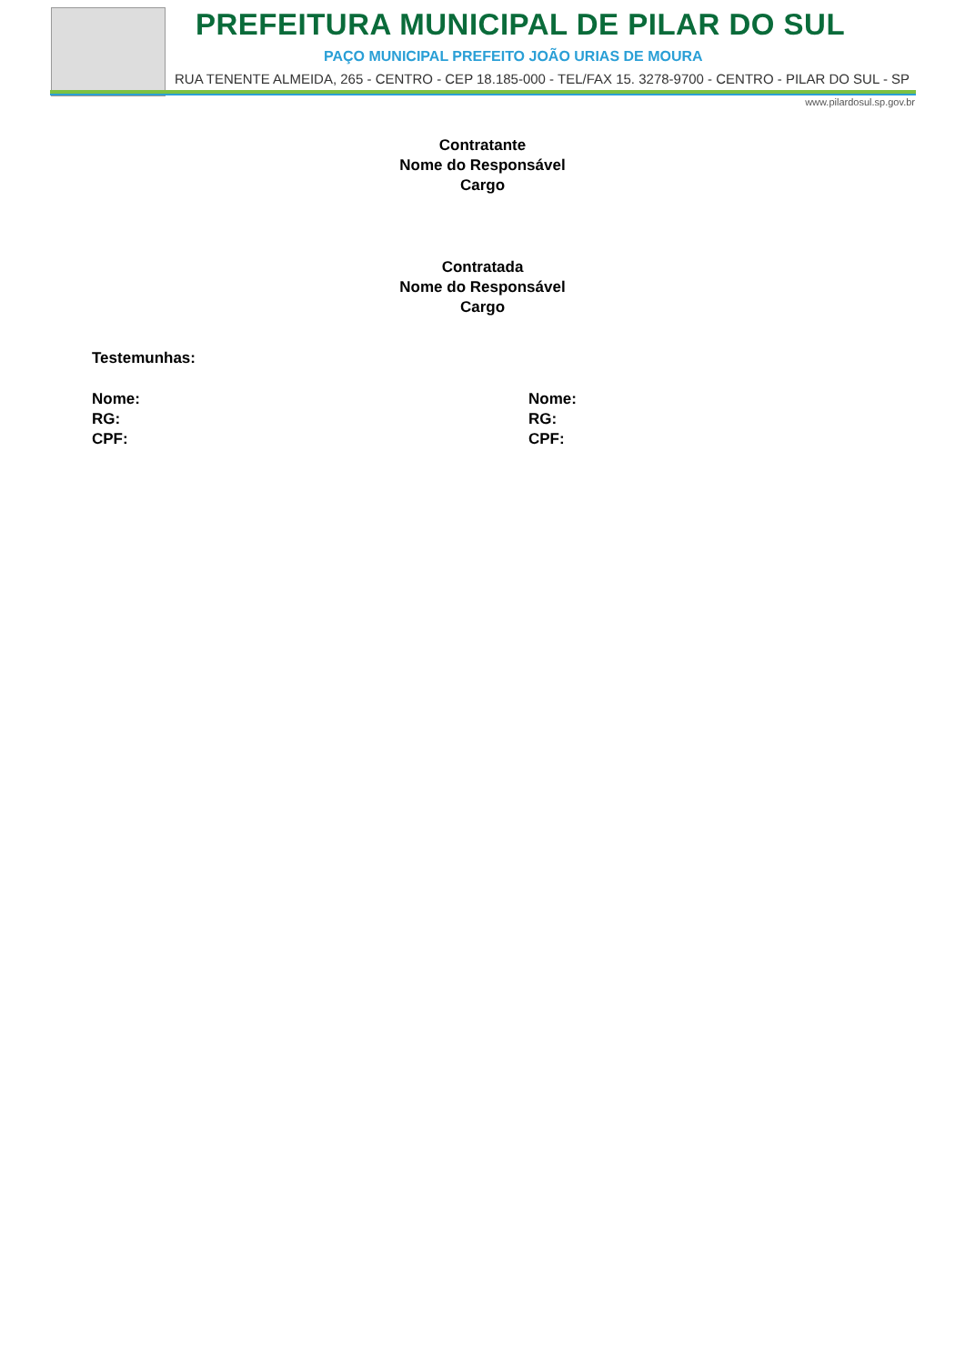PREFEITURA MUNICIPAL DE PILAR DO SUL
PAÇO MUNICIPAL PREFEITO JOÃO URIAS DE MOURA
RUA TENENTE ALMEIDA, 265 - CENTRO - CEP 18.185-000 - TEL/FAX 15. 3278-9700 - CENTRO - PILAR DO SUL - SP
www.pilardosul.sp.gov.br
Contratante
Nome do Responsável
Cargo
Contratada
Nome do Responsável
Cargo
Testemunhas:
Nome:
RG:
CPF:
Nome:
RG:
CPF: